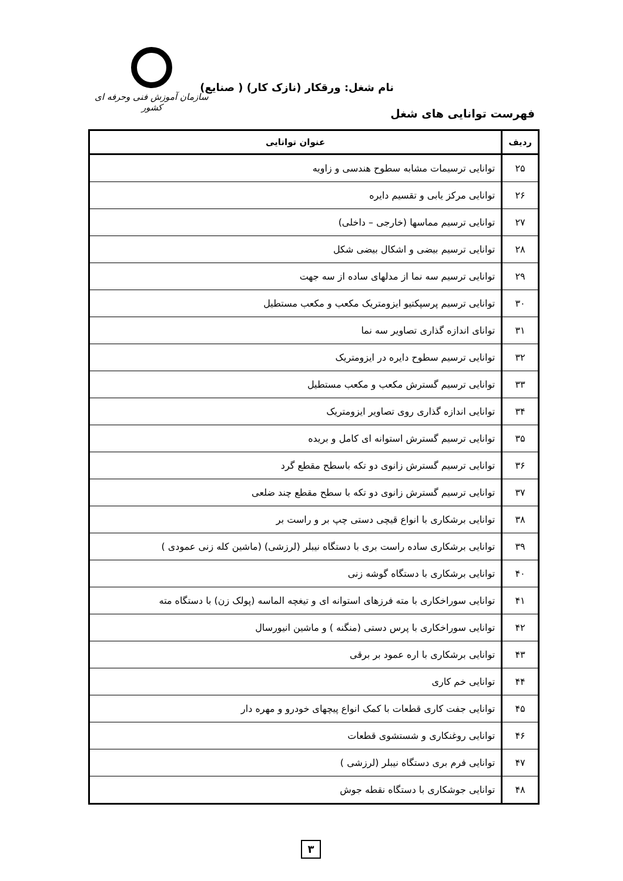نام شغل: ورقکار (نازک کار) ( صنایع)
سازمان آموزش فنی وحرفه ای کشور
فهرست توانایی های شغل
| ردیف | عنوان توانایی |
| --- | --- |
| ۲۵ | توانایی ترسیمات مشابه سطوح هندسی و زاویه |
| ۲۶ | توانایی مرکز یابی و تقسیم دایره |
| ۲۷ | توانایی ترسیم مماسها (خارجی – داخلی) |
| ۲۸ | توانایی ترسیم بیضی و اشکال بیضی شکل |
| ۲۹ | توانایی ترسیم سه نما از مدلهای ساده از سه جهت |
| ۳۰ | توانایی ترسیم پرسپکتیو ایزومتریک مکعب و مکعب مستطیل |
| ۳۱ | توانای اندازه گذاری تصاویر سه نما |
| ۳۲ | توانایی ترسیم سطوح دایره در ایزومتریک |
| ۳۳ | توانایی ترسیم گسترش مکعب و مکعب مستطیل |
| ۳۴ | توانایی اندازه گذاری روی تصاویر ایزومتریک |
| ۳۵ | توانایی ترسیم گسترش استوانه ای کامل و بریده |
| ۳۶ | توانایی ترسیم گسترش زانوی دو تکه باسطح مقطع گرد |
| ۳۷ | توانایی ترسیم گسترش زانوی دو تکه با سطح مقطع چند ضلعی |
| ۳۸ | توانایی برشکاری با انواع قیچی دستی چپ بر و راست بر |
| ۳۹ | توانایی برشکاری ساده راست بری با دستگاه نیبلر (لرزشی) (ماشین کله زنی عمودی ) |
| ۴۰ | توانایی برشکاری با دستگاه گوشه زنی |
| ۴۱ | توانایی سوراخکاری با مته فرزهای استوانه ای و تیغچه الماسه (پولک زن) با دستگاه مته |
| ۴۲ | توانایی سوراخکاری با پرس دستی (منگنه ) و ماشین انیورسال |
| ۴۳ | توانایی برشکاری با اره عمود بر برقی |
| ۴۴ | توانایی خم کاری |
| ۴۵ | توانایی جفت کاری قطعات با کمک انواع پیچهای خودرو و مهره دار |
| ۴۶ | توانایی روغنکاری و شستشوی قطعات |
| ۴۷ | توانایی فرم بری دستگاه نیبلر (لرزشی ) |
| ۴۸ | توانایی جوشکاری با دستگاه نقطه جوش |
۳